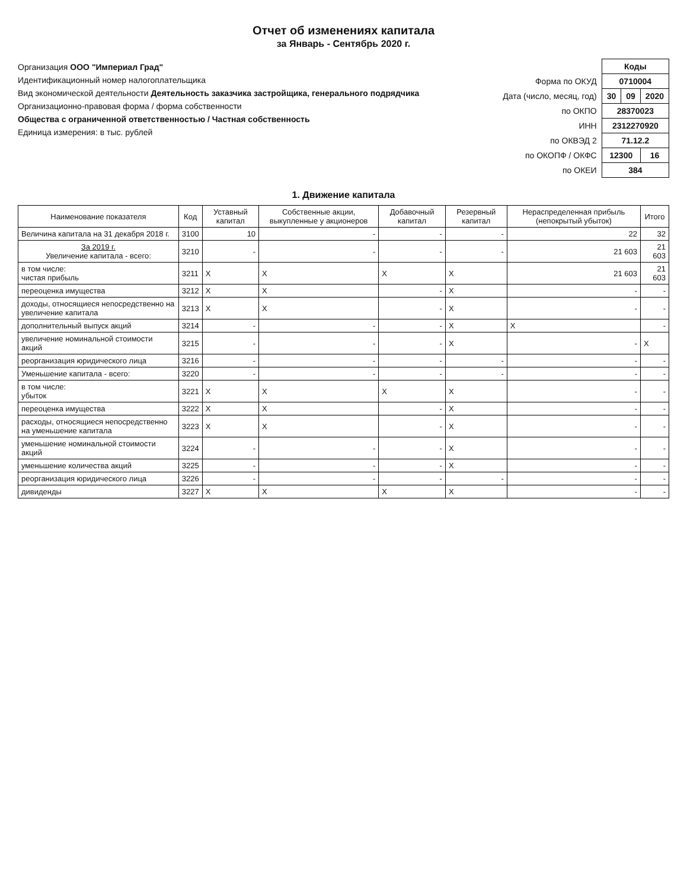Отчет об изменениях капитала
за Январь - Сентябрь 2020 г.
Организация ООО "Империал Град"
Идентификационный номер налогоплательщика
Вид экономической деятельности Деятельность заказчика застройщика, генерального подрядчика
Организационно-правовая форма / форма собственности
Общества с ограниченной ответственностью / Частная собственность
Единица измерения: в тыс. рублей
| | Коды | | |
| Форма по ОКУД | 0710004 | | |
| Дата (число, месяц, год) | 30 | 09 | 2020 |
| по ОКПО | 28370023 | | |
| ИНН | 2312270920 | | |
| по ОКВЭД 2 | 71.12.2 | | |
| по ОКОПФ / ОКФС | 12300 | | 16 |
| по ОКЕИ | 384 | | |
1. Движение капитала
| Наименование показателя | Код | Уставный капитал | Собственные акции, выкупленные у акционеров | Добавочный капитал | Резервный капитал | Нераспределенная прибыль (непокрытый убыток) | Итого |
| --- | --- | --- | --- | --- | --- | --- | --- |
| Величина капитала на 31 декабря 2018 г. | 3100 | 10 | - | - | - | 22 | 32 |
| За 2019 г. Увеличение капитала - всего: | 3210 | - | - | - | - | 21 603 | 21 603 |
| в том числе: чистая прибыль | 3211 | X | X | X | X | 21 603 | 21 603 |
| переоценка имущества | 3212 | X | X | - | X | - | - |
| доходы, относящиеся непосредственно на увеличение капитала | 3213 | X | X | - | X | - | - |
| дополнительный выпуск акций | 3214 | - | - | - | X | X | - |
| увеличение номинальной стоимости акций | 3215 | - | - | - | X | - | X |
| реорганизация юридического лица | 3216 | - | - | - | - | - | - |
| Уменьшение капитала - всего: | 3220 | - | - | - | - | - | - |
| в том числе: убыток | 3221 | X | X | X | X | - | - |
| переоценка имущества | 3222 | X | X | - | X | - | - |
| расходы, относящиеся непосредственно на уменьшение капитала | 3223 | X | X | - | X | - | - |
| уменьшение номинальной стоимости акций | 3224 | - | - | - | X | - | - |
| уменьшение количества акций | 3225 | - | - | - | X | - | - |
| реорганизация юридического лица | 3226 | - | - | - | - | - | - |
| дивиденды | 3227 | X | X | X | X | - | - |